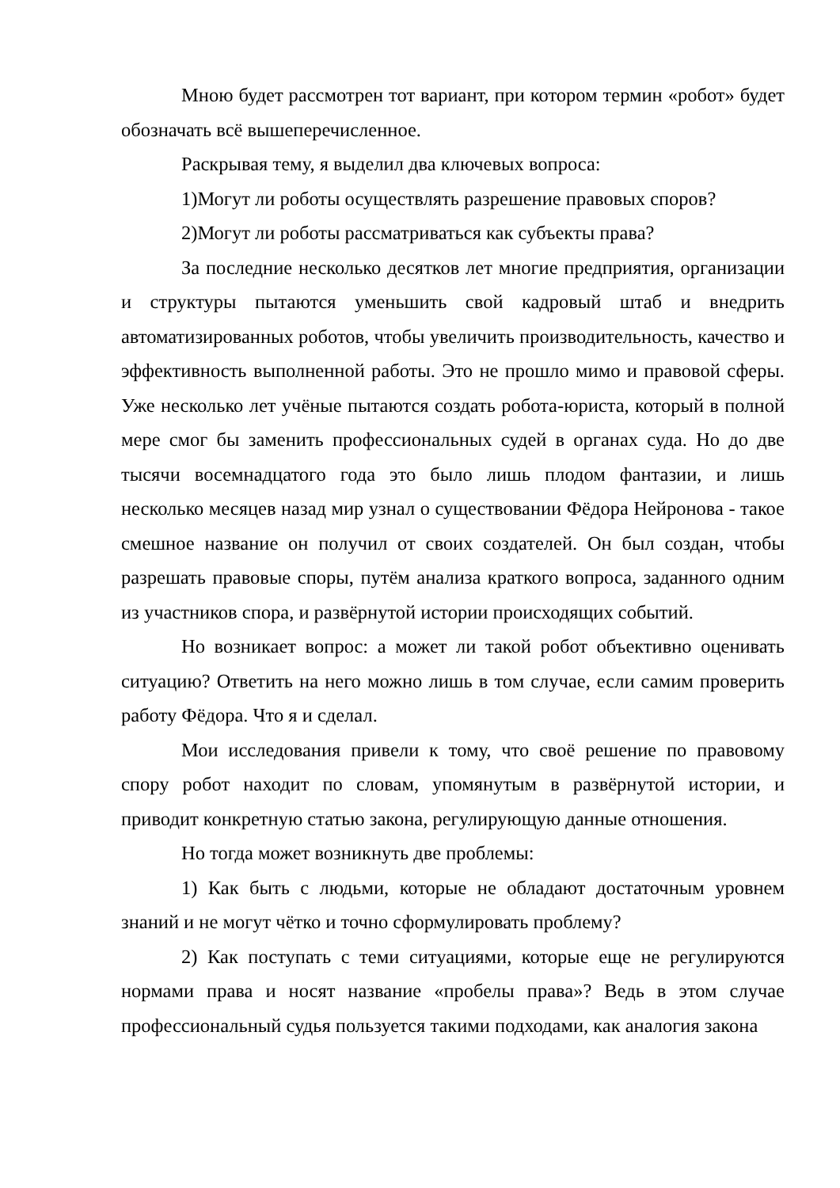Мною будет рассмотрен тот вариант, при котором термин «робот» будет обозначать всё вышеперечисленное.
Раскрывая тему, я выделил два ключевых вопроса:
1)Могут ли роботы осуществлять разрешение правовых споров?
2)Могут ли роботы рассматриваться как субъекты права?
За последние несколько десятков лет многие предприятия, организации и структуры пытаются уменьшить свой кадровый штаб и внедрить автоматизированных роботов, чтобы увеличить производительность, качество и эффективность выполненной работы. Это не прошло мимо и правовой сферы. Уже несколько лет учёные пытаются создать робота-юриста, который в полной мере смог бы заменить профессиональных судей в органах суда. Но до две тысячи восемнадцатого года это было лишь плодом фантазии, и лишь несколько месяцев назад мир узнал о существовании Фёдора Нейронова - такое смешное название он получил от своих создателей. Он был создан, чтобы разрешать правовые споры, путём анализа краткого вопроса, заданного одним из участников спора, и развёрнутой истории происходящих событий.
Но возникает вопрос: а может ли такой робот объективно оценивать ситуацию? Ответить на него можно лишь в том случае, если самим проверить работу Фёдора. Что я и сделал.
Мои исследования привели к тому, что своё решение по правовому спору робот находит по словам, упомянутым в развёрнутой истории, и приводит конкретную статью закона, регулирующую данные отношения.
Но тогда может возникнуть две проблемы:
1) Как быть с людьми, которые не обладают достаточным уровнем знаний и не могут чётко и точно сформулировать проблему?
2) Как поступать с теми ситуациями, которые еще не регулируются нормами права и носят название «пробелы права»? Ведь в этом случае профессиональный судья пользуется такими подходами, как аналогия закона